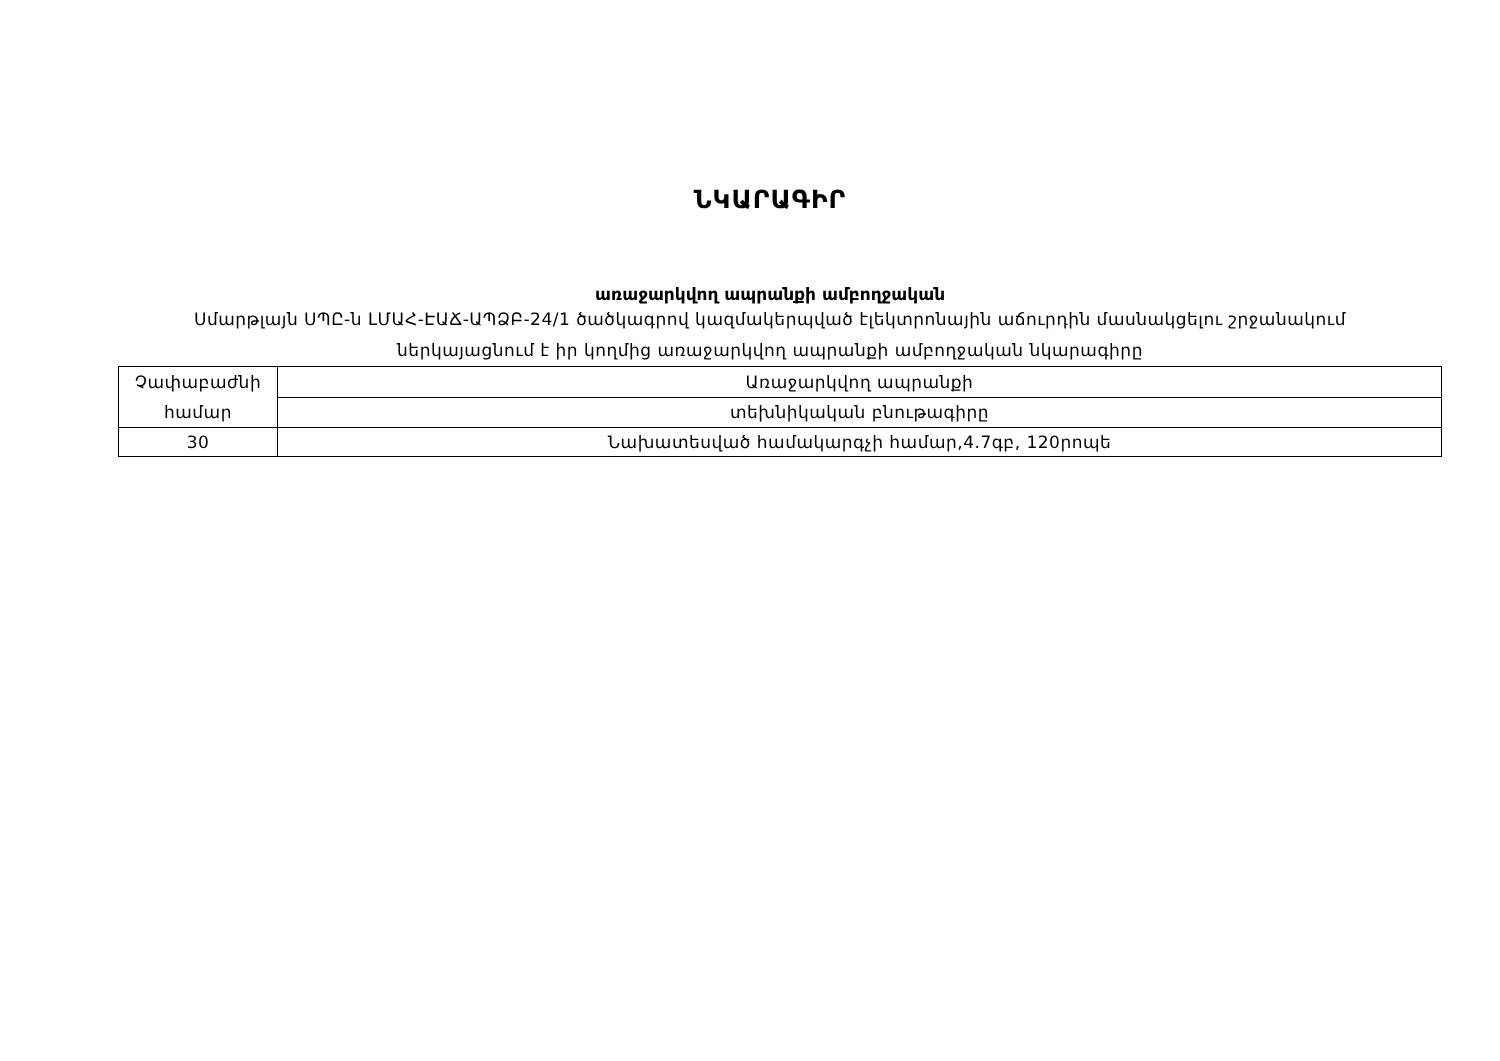ՆԿԱՐԱԳԻՐ
առաջարկվող ապրանքի ամբողջական
Սմարթլայն ՍՊԸ-ն ԼՄԱՀ-ԷԱՃ-ԱՊՁԲ-24/1 ծածկագրով կազմակերպված էլեկտրոնային աճուրդին մասնակցելու շրջանակում
ներկայացնում է իր կողմից առաջարկվող ապրանքի ամբողջական նկարագիրը
| Չափաբաժնի համար | Առաջարկվող ապրանքի |
| | տեխնիկական բնութագիրը |
| 30 | Նախատեսված համակարգչի համար,4.7գբ, 120րոպե |